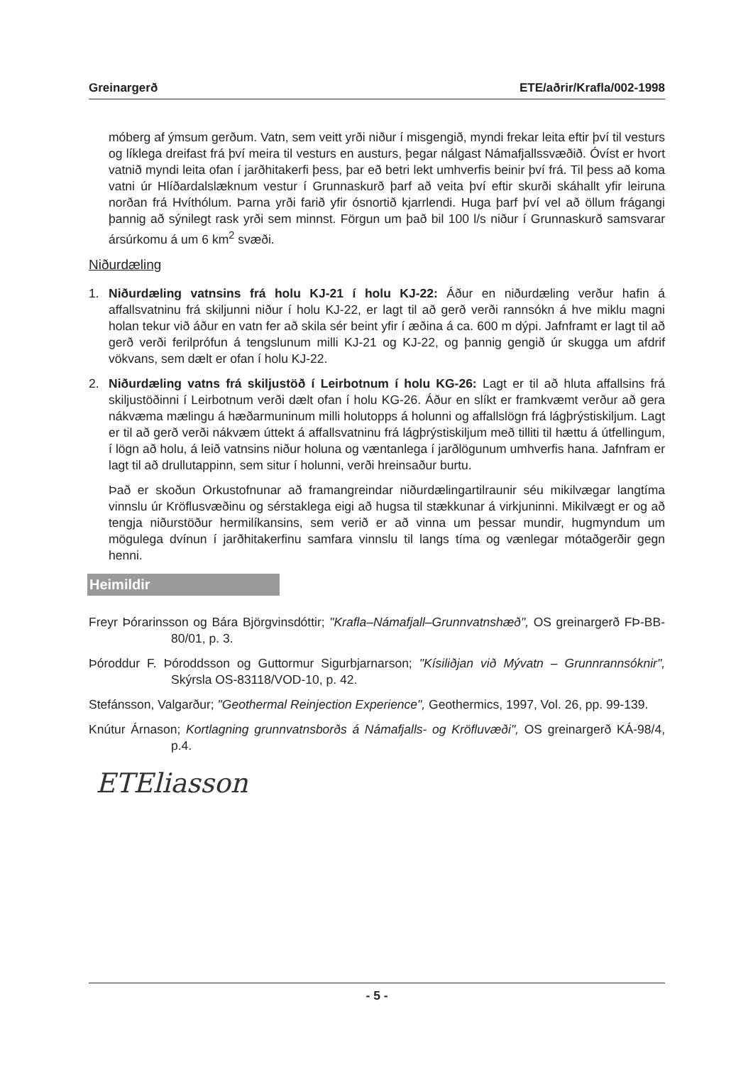Greinargerð ETE/aðrir/Krafla/002-1998
móberg af ýmsum gerðum. Vatn, sem veitt yrði niður í misgengið, myndi frekar leita eftir því til vesturs og líklega dreifast frá því meira til vesturs en austurs, þegar nálgast Námafjallssvæðið. Óvíst er hvort vatnið myndi leita ofan í jarðhitakerfi þess, þar eð betri lekt umhverfis beinir því frá. Til þess að koma vatni úr Hlíðardalslæknum vestur í Grunnaskurð þarf að veita því eftir skurði skáhallt yfir leiruna norðan frá Hvíthólum. Þarna yrði farið yfir ósnortið kjarrlendi. Huga þarf því vel að öllum frágangi þannig að sýnilegt rask yrði sem minnst. Förgun um það bil 100 l/s niður í Grunnaskurð samsvarar ársúrkomu á um 6 km<sup>2</sup> svæði.
Niðurdæling
1. Niðurdæling vatnsins frá holu KJ-21 í holu KJ-22: Áður en niðurdæling verður hafin á affallsvatninu frá skiljunni niður í holu KJ-22, er lagt til að gerð verði rannsókn á hve miklu magni holan tekur við áður en vatn fer að skila sér beint yfir í æðina á ca. 600 m dýpi. Jafnframt er lagt til að gerð verði ferilprófun á tengslunum milli KJ-21 og KJ-22, og þannig gengið úr skugga um afdrif vökvans, sem dælt er ofan í holu KJ-22.
2. Niðurdæling vatns frá skiljustöð í Leirbotnum í holu KG-26: Lagt er til að hluta affallsins frá skiljustöðinni í Leirbotnum verði dælt ofan í holu KG-26. Áður en slíkt er framkvæmt verður að gera nákvæma mælingu á hæðarmuninum milli holutopps á holunni og affallslögn frá lágþrýstiskiljum. Lagt er til að gerð verði nákvæm úttekt á affallsvatninu frá lágþrýstiskiljum með tilliti til hættu á útfellingum, í lögn að holu, á leið vatnsins niður holuna og væntanlega í jarðlögunum umhverfis hana. Jafnfram er lagt til að drullutappinn, sem situr í holunni, verði hreinsaður burtu.
Það er skoðun Orkustofnunar að framangreindar niðurdælingartilraunir séu mikilvægar langtíma vinnslu úr Kröflusvæðinu og sérstaklega eigi að hugsa til stækkunar á virkjuninni. Mikilvægt er og að tengja niðurstöður hermilíkansins, sem verið er að vinna um þessar mundir, hugmyndum um mögulega dvínun í jarðhitakerfinu samfara vinnslu til langs tíma og vænlegar mótaðgerðir gegn henni.
Heimildir
Freyr Þórarinsson og Bára Björgvinsdóttir; "Krafla–Námafjall–Grunnvatnshæð", OS greinargerð FÞ-BB-80/01, p. 3.
Þóroddur F. Þóroddsson og Guttormur Sigurbjarnarson; "Kísiliðjan við Mývatn – Grunnrannsóknir", Skýrsla OS-83118/VOD-10, p. 42.
Stefánsson, Valgarður; "Geothermal Reinjection Experience", Geothermics, 1997, Vol. 26, pp. 99-139.
Knútur Árnason; Kortlagning grunnvatnsborðs á Námafjalls- og Kröfluvæði", OS greinargerð KÁ-98/4, p.4.
ETEliasson
- 5 -